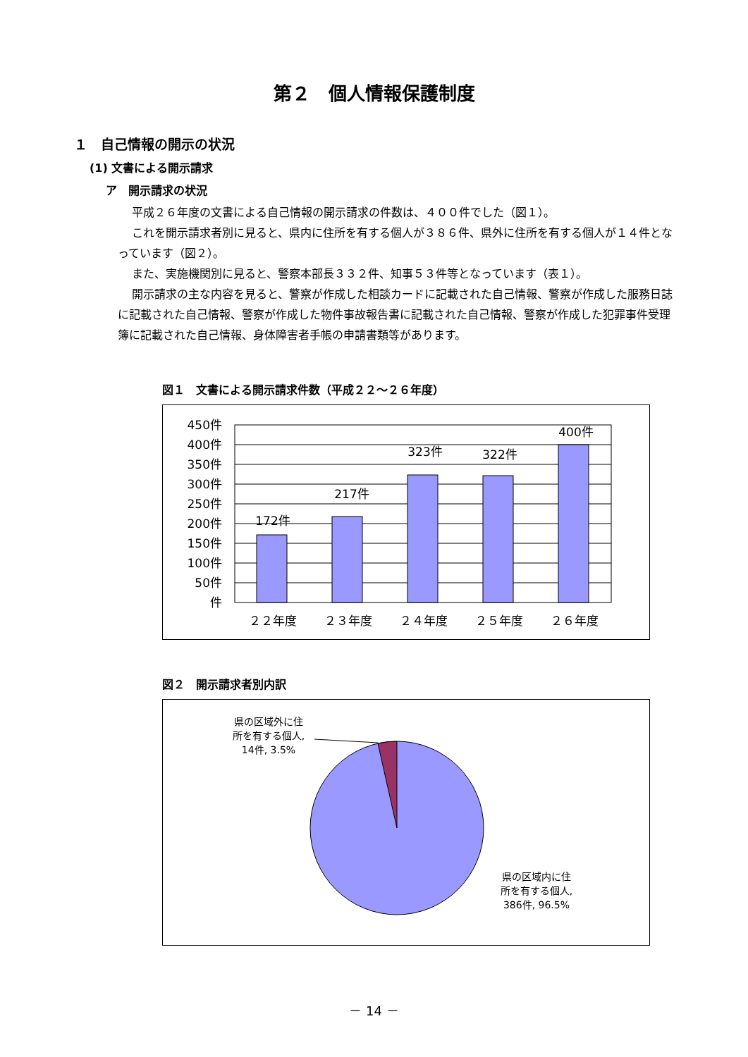第２　個人情報保護制度
１　自己情報の開示の状況
(1) 文書による開示請求
ア　開示請求の状況
平成２６年度の文書による自己情報の開示請求の件数は、４００件でした（図１）。
これを開示請求者別に見ると、県内に住所を有する個人が３８６件、県外に住所を有する個人が１４件となっています（図２）。
また、実施機関別に見ると、警察本部長３３２件、知事５３件等となっています（表１）。
開示請求の主な内容を見ると、警察が作成した相談カードに記載された自己情報、警察が作成した服務日誌に記載された自己情報、警察が作成した物件事故報告書に記載された自己情報、警察が作成した犯罪事件受理簿に記載された自己情報、身体障害者手帳の申請書類等があります。
図１　文書による開示請求件数（平成２２～２６年度）
450件
400件
350件
300件
250件
200件
150件
100件
50件
件
172件
217件
323件
322件
400件
２２年度
２３年度
２４年度
２５年度
２６年度
図２　開示請求者別内訳
県の区域外に住
所を有する個人,
14件, 3.5%
県の区域内に住
所を有する個人,
386件, 96.5%
－ 14 －